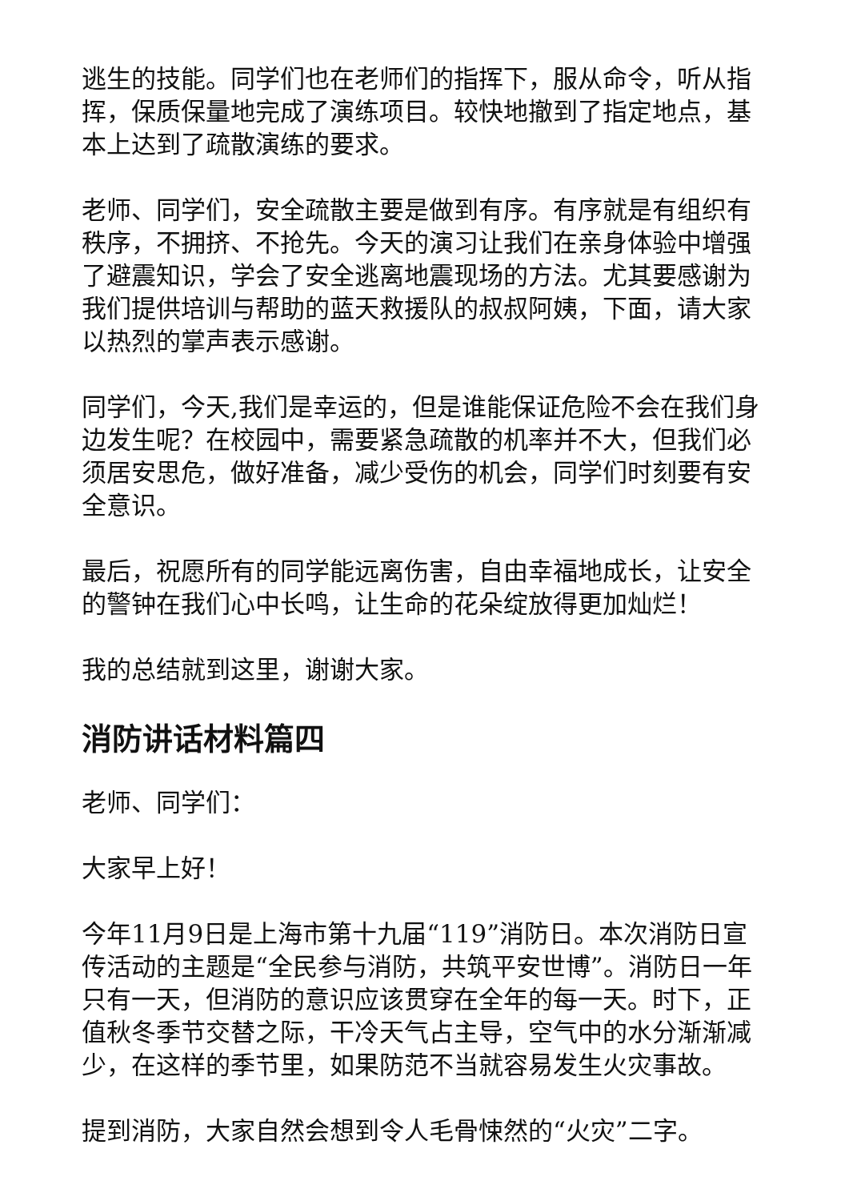逃生的技能。同学们也在老师们的指挥下，服从命令，听从指挥，保质保量地完成了演练项目。较快地撤到了指定地点，基本上达到了疏散演练的要求。
老师、同学们，安全疏散主要是做到有序。有序就是有组织有秩序，不拥挤、不抢先。今天的演习让我们在亲身体验中增强了避震知识，学会了安全逃离地震现场的方法。尤其要感谢为我们提供培训与帮助的蓝天救援队的叔叔阿姨，下面，请大家以热烈的掌声表示感谢。
同学们，今天,我们是幸运的，但是谁能保证危险不会在我们身边发生呢？在校园中，需要紧急疏散的机率并不大，但我们必须居安思危，做好准备，减少受伤的机会，同学们时刻要有安全意识。
最后，祝愿所有的同学能远离伤害，自由幸福地成长，让安全的警钟在我们心中长鸣，让生命的花朵绽放得更加灿烂！
我的总结就到这里，谢谢大家。
消防讲话材料篇四
老师、同学们：
大家早上好！
今年11月9日是上海市第十九届“119”消防日。本次消防日宣传活动的主题是“全民参与消防，共筑平安世博”。消防日一年只有一天，但消防的意识应该贯穿在全年的每一天。时下，正值秋冬季节交替之际，干冷天气占主导，空气中的水分渐渐减少，在这样的季节里，如果防范不当就容易发生火灾事故。
提到消防，大家自然会想到令人毛骨悚然的“火灾”二字。